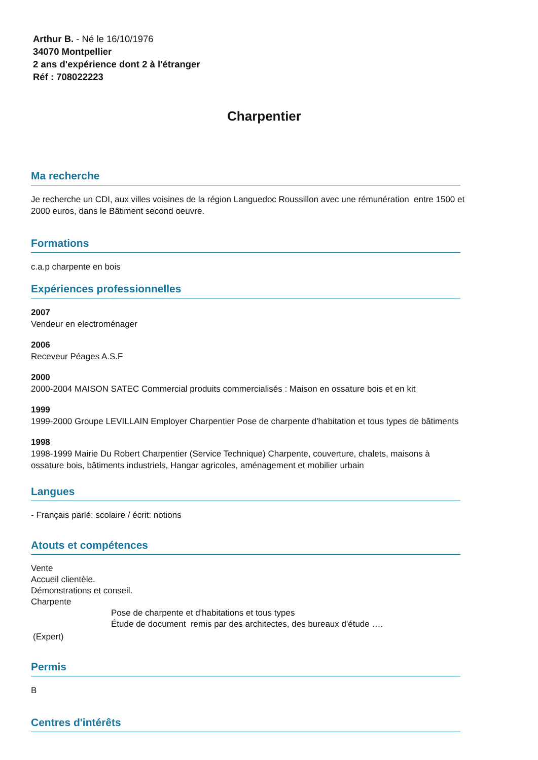Arthur B. - Né le 16/10/1976
34070 Montpellier
2 ans d'expérience dont 2 à l'étranger
Réf : 708022223
Charpentier
Ma recherche
Je recherche un CDI, aux villes voisines de la région Languedoc Roussillon avec une rémunération entre 1500 et
2000 euros, dans le Bâtiment second oeuvre.
Formations
c.a.p charpente en bois
Expériences professionnelles
2007
Vendeur en electroménager
2006
Receveur Péages A.S.F
2000
2000-2004 MAISON SATEC Commercial produits commercialisés : Maison en ossature bois et en kit
1999
1999-2000 Groupe LEVILLAIN Employer Charpentier Pose de charpente d'habitation et tous types de bâtiments
1998
1998-1999 Mairie Du Robert Charpentier (Service Technique) Charpente, couverture, chalets, maisons à
ossature bois, bâtiments industriels, Hangar agricoles, aménagement et mobilier urbain
Langues
- Français parlé: scolaire / écrit: notions
Atouts et compétences
Vente
Accueil clientèle.
Démonstrations et conseil.
Charpente
Pose de charpente et d'habitations et tous types
Étude de document remis par des architectes, des bureaux d'étude ….
(Expert)
Permis
B
Centres d'intérêts